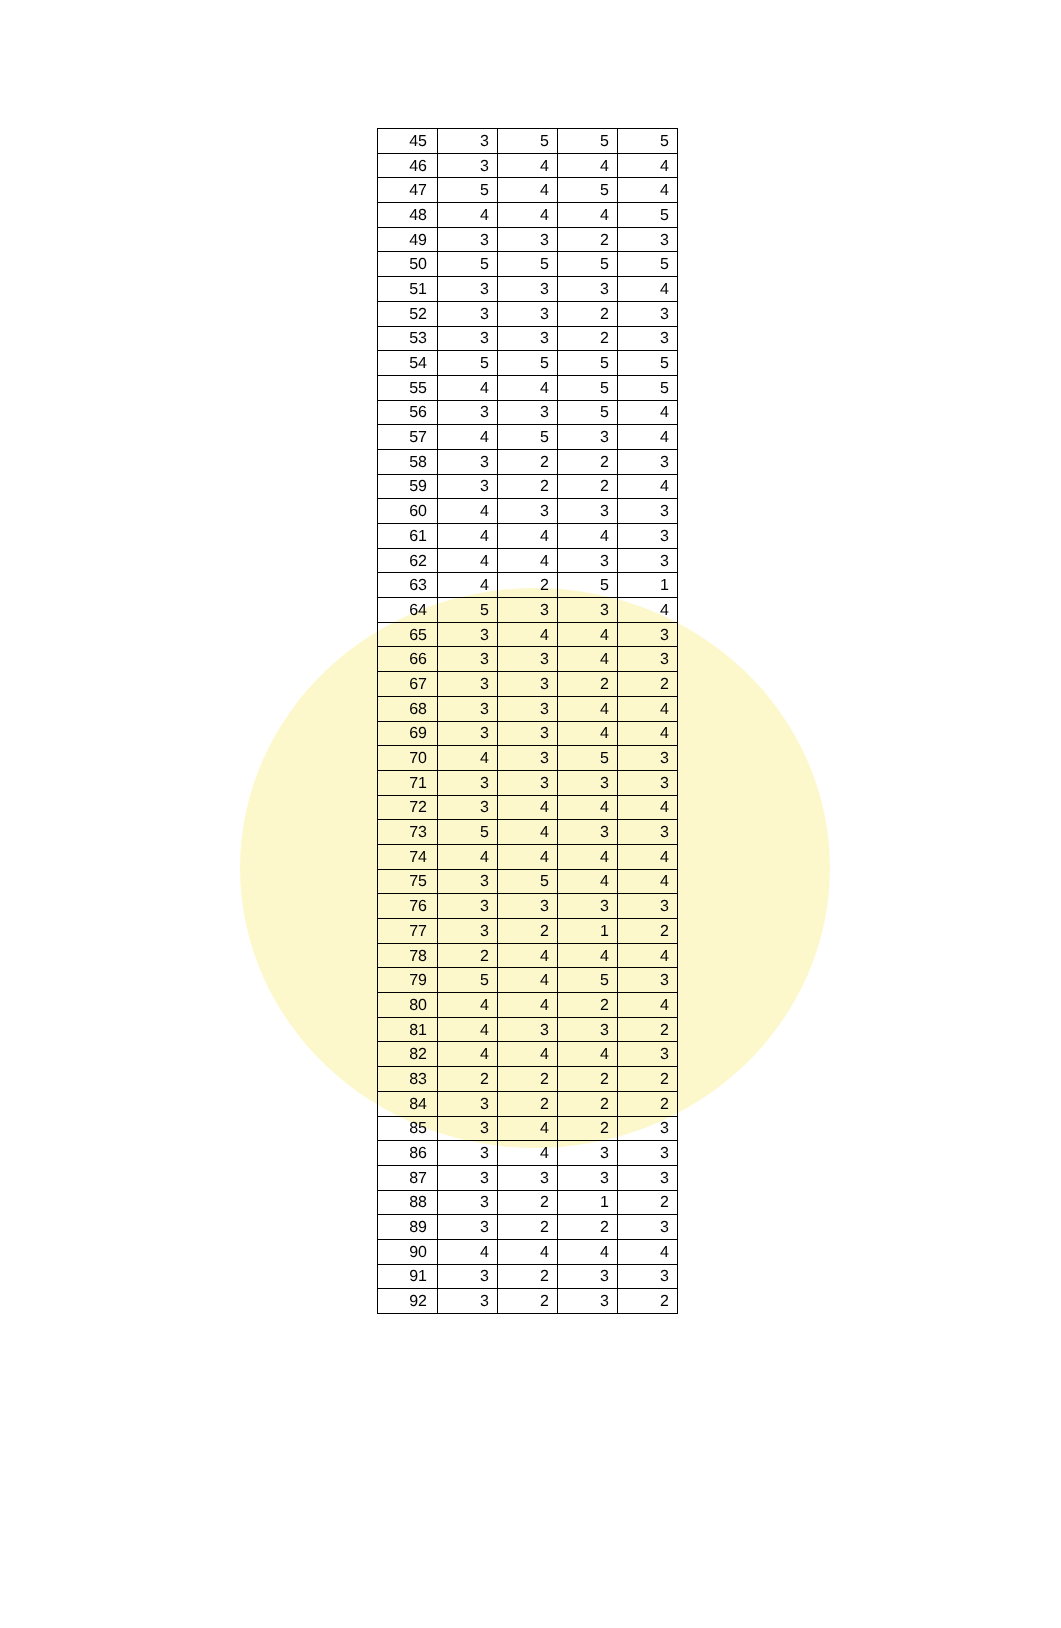| 45 | 3 | 5 | 5 | 5 |
| 46 | 3 | 4 | 4 | 4 |
| 47 | 5 | 4 | 5 | 4 |
| 48 | 4 | 4 | 4 | 5 |
| 49 | 3 | 3 | 2 | 3 |
| 50 | 5 | 5 | 5 | 5 |
| 51 | 3 | 3 | 3 | 4 |
| 52 | 3 | 3 | 2 | 3 |
| 53 | 3 | 3 | 2 | 3 |
| 54 | 5 | 5 | 5 | 5 |
| 55 | 4 | 4 | 5 | 5 |
| 56 | 3 | 3 | 5 | 4 |
| 57 | 4 | 5 | 3 | 4 |
| 58 | 3 | 2 | 2 | 3 |
| 59 | 3 | 2 | 2 | 4 |
| 60 | 4 | 3 | 3 | 3 |
| 61 | 4 | 4 | 4 | 3 |
| 62 | 4 | 4 | 3 | 3 |
| 63 | 4 | 2 | 5 | 1 |
| 64 | 5 | 3 | 3 | 4 |
| 65 | 3 | 4 | 4 | 3 |
| 66 | 3 | 3 | 4 | 3 |
| 67 | 3 | 3 | 2 | 2 |
| 68 | 3 | 3 | 4 | 4 |
| 69 | 3 | 3 | 4 | 4 |
| 70 | 4 | 3 | 5 | 3 |
| 71 | 3 | 3 | 3 | 3 |
| 72 | 3 | 4 | 4 | 4 |
| 73 | 5 | 4 | 3 | 3 |
| 74 | 4 | 4 | 4 | 4 |
| 75 | 3 | 5 | 4 | 4 |
| 76 | 3 | 3 | 3 | 3 |
| 77 | 3 | 2 | 1 | 2 |
| 78 | 2 | 4 | 4 | 4 |
| 79 | 5 | 4 | 5 | 3 |
| 80 | 4 | 4 | 2 | 4 |
| 81 | 4 | 3 | 3 | 2 |
| 82 | 4 | 4 | 4 | 3 |
| 83 | 2 | 2 | 2 | 2 |
| 84 | 3 | 2 | 2 | 2 |
| 85 | 3 | 4 | 2 | 3 |
| 86 | 3 | 4 | 3 | 3 |
| 87 | 3 | 3 | 3 | 3 |
| 88 | 3 | 2 | 1 | 2 |
| 89 | 3 | 2 | 2 | 3 |
| 90 | 4 | 4 | 4 | 4 |
| 91 | 3 | 2 | 3 | 3 |
| 92 | 3 | 2 | 3 | 2 |